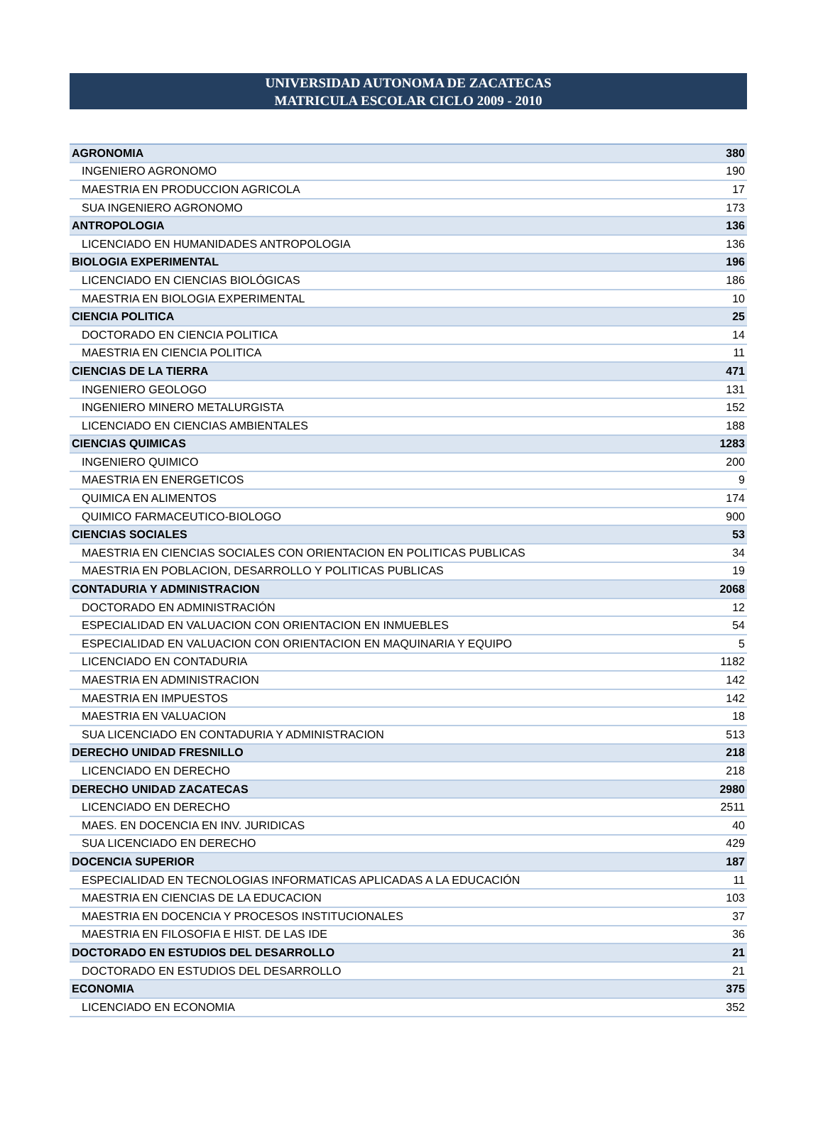UNIVERSIDAD AUTONOMA DE ZACATECAS
MATRICULA ESCOLAR CICLO 2009 - 2010
| AGRONOMIA | 380 |
| INGENIERO AGRONOMO | 190 |
| MAESTRIA EN PRODUCCION AGRICOLA | 17 |
| SUA INGENIERO AGRONOMO | 173 |
| ANTROPOLOGIA | 136 |
| LICENCIADO EN HUMANIDADES ANTROPOLOGIA | 136 |
| BIOLOGIA EXPERIMENTAL | 196 |
| LICENCIADO EN CIENCIAS BIOLÓGICAS | 186 |
| MAESTRIA EN BIOLOGIA EXPERIMENTAL | 10 |
| CIENCIA POLITICA | 25 |
| DOCTORADO EN CIENCIA POLITICA | 14 |
| MAESTRIA EN CIENCIA POLITICA | 11 |
| CIENCIAS DE LA TIERRA | 471 |
| INGENIERO GEOLOGO | 131 |
| INGENIERO MINERO METALURGISTA | 152 |
| LICENCIADO EN CIENCIAS AMBIENTALES | 188 |
| CIENCIAS QUIMICAS | 1283 |
| INGENIERO QUIMICO | 200 |
| MAESTRIA EN ENERGETICOS | 9 |
| QUIMICA EN ALIMENTOS | 174 |
| QUIMICO FARMACEUTICO-BIOLOGO | 900 |
| CIENCIAS SOCIALES | 53 |
| MAESTRIA EN CIENCIAS SOCIALES CON ORIENTACION EN POLITICAS PUBLICAS | 34 |
| MAESTRIA EN POBLACION, DESARROLLO Y POLITICAS PUBLICAS | 19 |
| CONTADURIA Y ADMINISTRACION | 2068 |
| DOCTORADO EN ADMINISTRACIÓN | 12 |
| ESPECIALIDAD EN VALUACION CON ORIENTACION EN INMUEBLES | 54 |
| ESPECIALIDAD EN VALUACION CON ORIENTACION EN MAQUINARIA Y EQUIPO | 5 |
| LICENCIADO EN CONTADURIA | 1182 |
| MAESTRIA EN ADMINISTRACION | 142 |
| MAESTRIA EN IMPUESTOS | 142 |
| MAESTRIA EN VALUACION | 18 |
| SUA LICENCIADO EN CONTADURIA Y ADMINISTRACION | 513 |
| DERECHO UNIDAD FRESNILLO | 218 |
| LICENCIADO EN DERECHO | 218 |
| DERECHO UNIDAD ZACATECAS | 2980 |
| LICENCIADO EN DERECHO | 2511 |
| MAES. EN DOCENCIA EN INV. JURIDICAS | 40 |
| SUA LICENCIADO EN DERECHO | 429 |
| DOCENCIA SUPERIOR | 187 |
| ESPECIALIDAD EN TECNOLOGIAS INFORMATICAS APLICADAS A LA EDUCACIÓN | 11 |
| MAESTRIA EN CIENCIAS DE LA EDUCACION | 103 |
| MAESTRIA EN DOCENCIA Y PROCESOS INSTITUCIONALES | 37 |
| MAESTRIA EN FILOSOFIA E HIST. DE LAS IDE | 36 |
| DOCTORADO EN ESTUDIOS DEL DESARROLLO | 21 |
| DOCTORADO EN ESTUDIOS DEL DESARROLLO | 21 |
| ECONOMIA | 375 |
| LICENCIADO EN ECONOMIA | 352 |